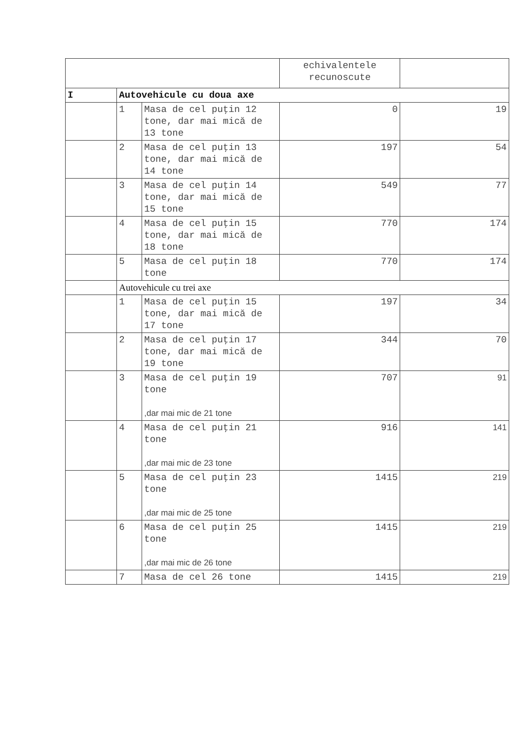| | | | echivalentele recunoscute | |
| I | Autovehicule cu doua axe | | | |
| | 1 | Masa de cel puţin 12 tone, dar mai mică de 13 tone | 0 | 19 |
| | 2 | Masa de cel puţin 13 tone, dar mai mică de 14 tone | 197 | 54 |
| | 3 | Masa de cel puţin 14 tone, dar mai mică de 15 tone | 549 | 77 |
| | 4 | Masa de cel puţin 15 tone, dar mai mică de 18 tone | 770 | 174 |
| | 5 | Masa de cel puţin 18 tone | 770 | 174 |
| | Autovehicule cu trei axe | | | |
| | 1 | Masa de cel puţin 15 tone, dar mai mică de 17 tone | 197 | 34 |
| | 2 | Masa de cel puţin 17 tone, dar mai mică de 19 tone | 344 | 70 |
| | 3 | Masa de cel puţin 19 tone ,dar mai mic de 21 tone | 707 | 91 |
| | 4 | Masa de cel puţin 21 tone ,dar mai mic de 23 tone | 916 | 141 |
| | 5 | Masa de cel puţin 23 tone ,dar mai mic de 25 tone | 1415 | 219 |
| | 6 | Masa de cel puţin 25 tone ,dar mai mic de 26 tone | 1415 | 219 |
| | 7 | Masa de cel 26 tone | 1415 | 219 |